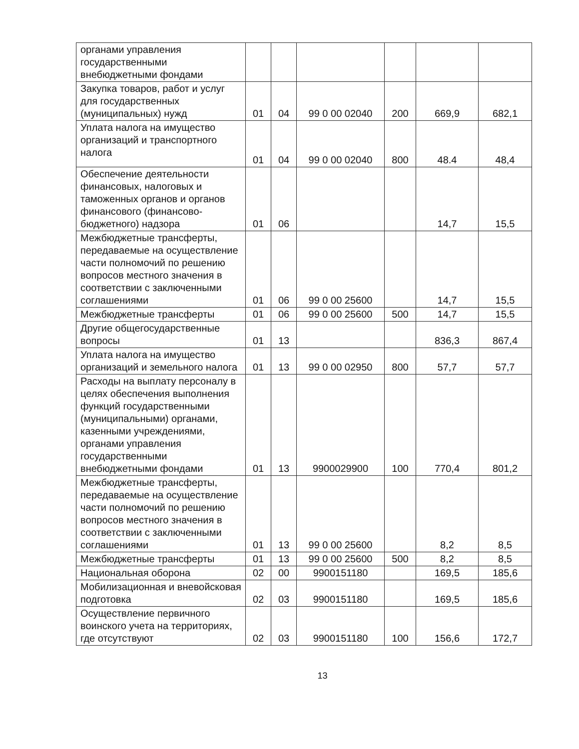| органами управления государственными внебюджетными фондами | | | | | | |
| Закупка товаров, работ и услуг для государственных (муниципальных) нужд | 01 | 04 | 99 0 00 02040 | 200 | 669,9 | 682,1 |
| Уплата налога на имущество организаций и транспортного налога | 01 | 04 | 99 0 00 02040 | 800 | 48.4 | 48,4 |
| Обеспечение деятельности финансовых, налоговых и таможенных органов и органов финансового (финансово-бюджетного) надзора | 01 | 06 | | | 14,7 | 15,5 |
| Межбюджетные трансферты, передаваемые на осуществление части полномочий по решению вопросов местного значения в соответствии с заключенными соглашениями | 01 | 06 | 99 0 00 25600 | | 14,7 | 15,5 |
| Межбюджетные трансферты | 01 | 06 | 99 0 00 25600 | 500 | 14,7 | 15,5 |
| Другие общегосударственные вопросы | 01 | 13 | | | 836,3 | 867,4 |
| Уплата налога на имущество организаций и земельного налога | 01 | 13 | 99 0 00 02950 | 800 | 57,7 | 57,7 |
| Расходы на выплату персоналу в целях обеспечения выполнения функций государственными (муниципальными) органами, казенными учреждениями, органами управления государственными внебюджетными фондами | 01 | 13 | 9900029900 | 100 | 770,4 | 801,2 |
| Межбюджетные трансферты, передаваемые на осуществление части полномочий по решению вопросов местного значения в соответствии с заключенными соглашениями | 01 | 13 | 99 0 00 25600 | | 8,2 | 8,5 |
| Межбюджетные трансферты | 01 | 13 | 99 0 00 25600 | 500 | 8,2 | 8,5 |
| Национальная оборона | 02 | 00 | 9900151180 | | 169,5 | 185,6 |
| Мобилизационная и вневойсковая подготовка | 02 | 03 | 9900151180 | | 169,5 | 185,6 |
| Осуществление первичного воинского учета на территориях, где отсутствуют | 02 | 03 | 9900151180 | 100 | 156,6 | 172,7 |
13